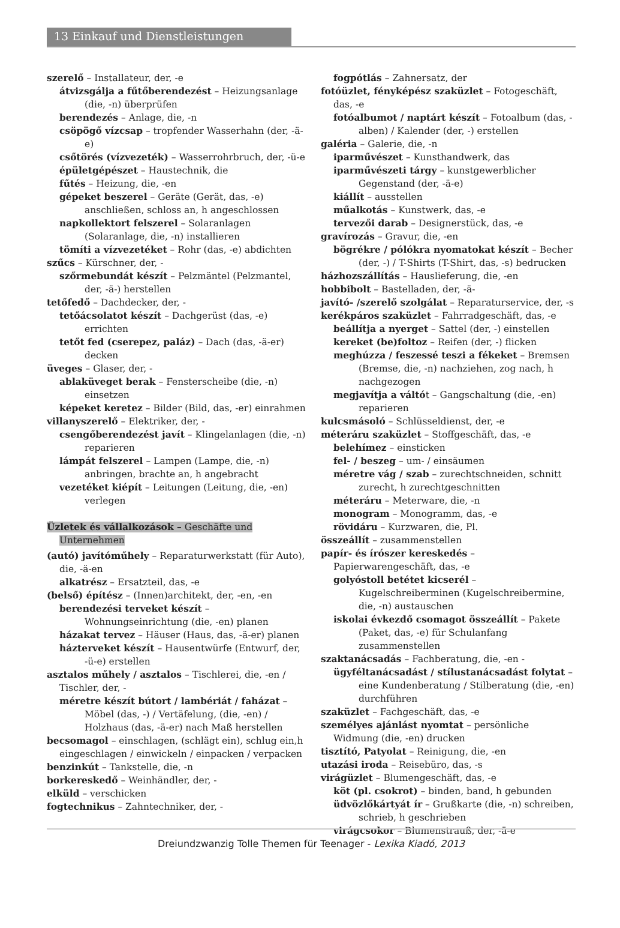13 Einkauf und Dienstleistungen
szerelő – Installateur, der, -e
átvizsgálja a fűtőberendezést – Heizungsanlage (die, -n) überprüfen
berendezés – Anlage, die, -n
csöpögő vízcsap – tropfender Wasserhahn (der, -ä-e)
csőtörés (vízvezeték) – Wasserrohrbruch, der, -ü-e
épületgépészet – Haustechnik, die
fűtés – Heizung, die, -en
gépeket beszerel – Geräte (Gerät, das, -e) anschließen, schloss an, h angeschlossen
napkollektort felszerel – Solaranlagen (Solaranlage, die, -n) installieren
tömíti a vízvezetéket – Rohr (das, -e) abdichten
szűcs – Kürschner, der, -
szőrmebundát készít – Pelzmäntel (Pelzmantel, der, -ä-) herstellen
tetőfedő – Dachdecker, der, -
tetőácsolatot készít – Dachgerüst (das, -e) errichten
tetőt fed (cserepez, paláz) – Dach (das, -ä-er) decken
üveges – Glaser, der, -
ablaküveget berak – Fensterscheibe (die, -n) einsetzen
képeket keretez – Bilder (Bild, das, -er) einrahmen
villanyszerelő – Elektriker, der, -
csengőberendezést javít – Klingelanlagen (die, -n) reparieren
lámpát felszerel – Lampen (Lampe, die, -n) anbringen, brachte an, h angebracht
vezetéket kiépít – Leitungen (Leitung, die, -en) verlegen
Üzletek és vállalkozások – Geschäfte und Unternehmen
(autó) javítóműhely – Reparaturwerkstatt (für Auto), die, -ä-en
alkatrész – Ersatzteil, das, -e
(belső) építész – (Innen)architekt, der, -en, -en
berendezési terveket készít – Wohnungseinrichtung (die, -en) planen
házakat tervez – Häuser (Haus, das, -ä-er) planen
házterveket készít – Hausentwürfe (Entwurf, der, -ü-e) erstellen
asztalos műhely / asztalos – Tischlerei, die, -en / Tischler, der, -
méretre készít bútort / lambériát / faházat – Möbel (das, -) / Vertäfelung, (die, -en) / Holzhaus (das, -ä-er) nach Maß herstellen
becsomagol – einschlagen, (schlägt ein), schlug ein,h eingeschlagen / einwickeln / einpacken / verpacken
benzinkút – Tankstelle, die, -n
borkereskedő – Weinhändler, der, -
elküld – verschicken
fogtechnikus – Zahntechniker, der, -
fogpótlás – Zahnersatz, der
fotóüzlet, fényképész szaküzlet – Fotogeschäft, das, -e
fotóalbumot / naptárt készít – Fotoalbum (das, -alben) / Kalender (der, -) erstellen
galéria – Galerie, die, -n
iparművészet – Kunsthandwerk, das
iparművészeti tárgy – kunstgewerblicher Gegenstand (der, -ä-e)
kiállít – ausstellen
műalkotás – Kunstwerk, das, -e
tervezői darab – Designerstück, das, -e
gravírozás – Gravur, die, -en
bögrékre / pólókra nyomatokat készít – Becher (der, -) / T-Shirts (T-Shirt, das, -s) bedrucken
házhozszállítás – Hauslieferung, die, -en
hobbibolt – Bastelladen, der, -ä-
javító- /szerelő szolgálat – Reparaturservice, der, -s
kerékpáros szaküzlet – Fahrradgeschäft, das, -e
beállítja a nyerget – Sattel (der, -) einstellen
kereket (be)foltoz – Reifen (der, -) flicken
meghúzza / feszessé teszi a fékeket – Bremsen (Bremse, die, -n) nachziehen, zog nach, h nachgezogen
megjavítja a váltót – Gangschaltung (die, -en) reparieren
kulcsmásoló – Schlüsseldienst, der, -e
méteráru szaküzlet – Stoffgeschäft, das, -e
belehímez – einsticken
fel- / beszeg – um- / einsäumen
méretre vág / szab – zurechtschneiden, schnitt zurecht, h zurechtgeschnitten
méteráru – Meterware, die, -n
monogram – Monogramm, das, -e
rövidáru – Kurzwaren, die, Pl.
összeállít – zusammenstellen
papír- és írószer kereskedés – Papierwarengeschäft, das, -e
golyóstoll betétet kicserél – Kugelschreiberminen (Kugelschreibermine, die, -n) austauschen
iskolai évkezdő csomagot összeállít – Pakete (Paket, das, -e) für Schulanfang zusammenstellen
szaktanácsadás – Fachberatung, die, -en -
ügyféltanácsadást / stílustanácsadást folytat – eine Kundenberatung / Stilberatung (die, -en) durchführen
szaküzlet – Fachgeschäft, das, -e
személyes ajánlást nyomtat – persönliche Widmung (die, -en) drucken
tisztító, Patyolat – Reinigung, die, -en
utazási iroda – Reisebüro, das, -s
virágüzlet – Blumengeschäft, das, -e
köt (pl. csokrot) – binden, band, h gebunden
üdvözlőkártyát ír – Grußkarte (die, -n) schreiben, schrieb, h geschrieben
virágcsokor – Blumenstrauß, der, -ä-e
Dreiundzwanzig Tolle Themen für Teenager - Lexika Kiadó, 2013